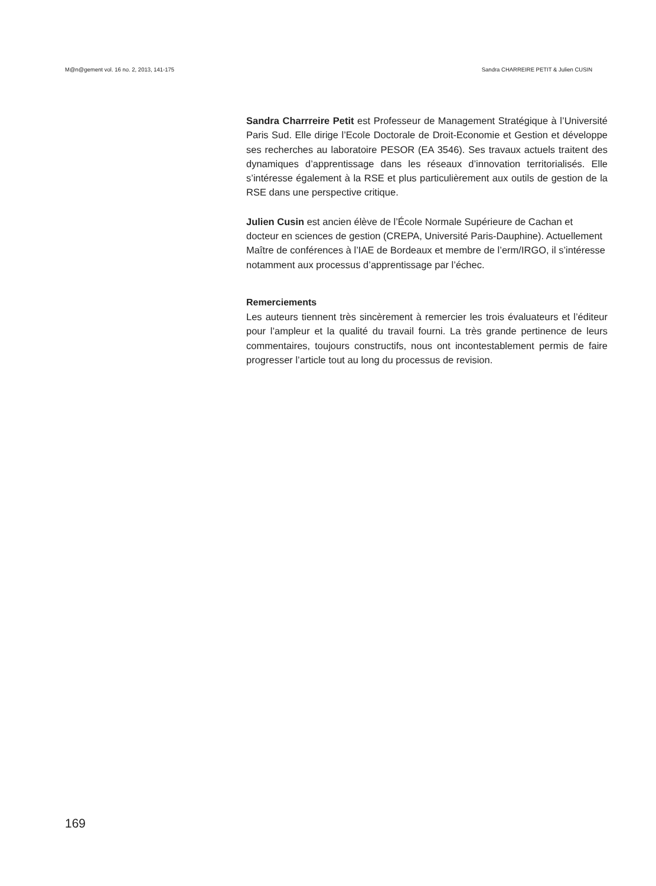M@n@gement vol. 16 no. 2, 2013, 141-175 Sandra CHARREIRE PETIT & Julien CUSIN
Sandra Charrreire Petit est Professeur de Management Stratégique à l’Université Paris Sud. Elle dirige l’Ecole Doctorale de Droit-Economie et Gestion et développe ses recherches au laboratoire PESOR (EA 3546). Ses travaux actuels traitent des dynamiques d’apprentissage dans les réseaux d’innovation territorialisés. Elle s’intéresse également à la RSE et plus particulièrement aux outils de gestion de la RSE dans une perspective critique.
Julien Cusin est ancien élève de l’École Normale Supérieure de Cachan et docteur en sciences de gestion (CREPA, Université Paris-Dauphine). Actuellement Maître de conférences à l’IAE de Bordeaux et membre de l’erm/IRGO, il s’intéresse notamment aux processus d’apprentissage par l’échec.
Remerciements
Les auteurs tiennent très sincèrement à remercier les trois évaluateurs et l’éditeur pour l’ampleur et la qualité du travail fourni. La très grande pertinence de leurs commentaires, toujours constructifs, nous ont incontestablement permis de faire progresser l’article tout au long du processus de revision.
169